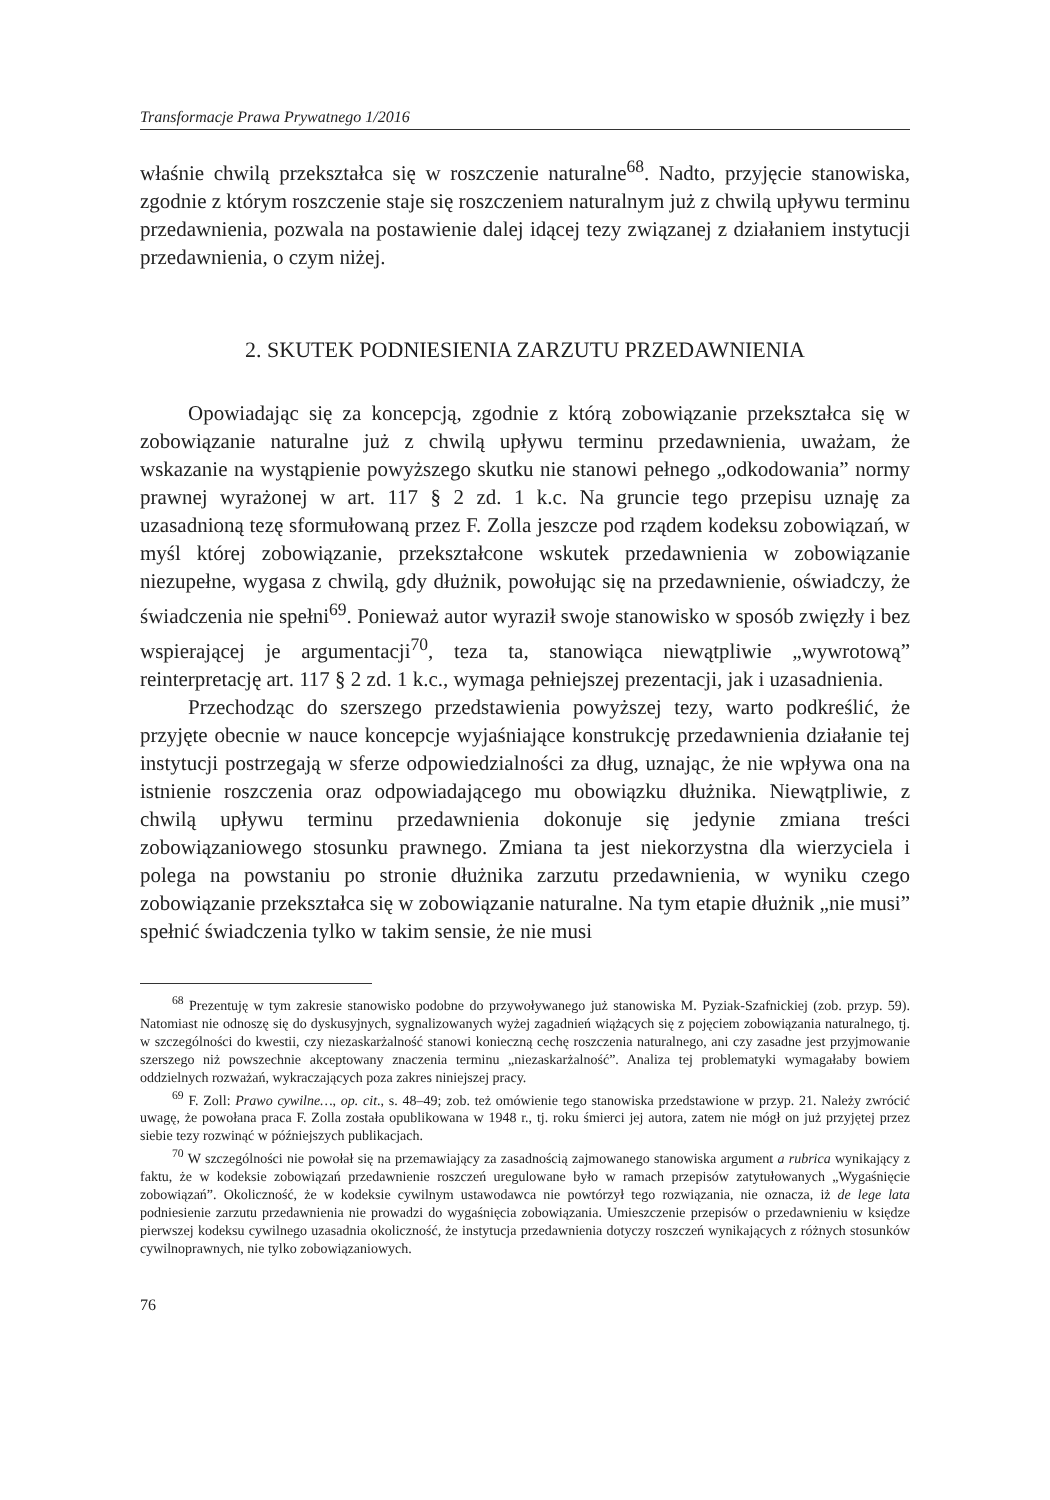Transformacje Prawa Prywatnego 1/2016
właśnie chwilą przekształca się w roszczenie naturalne<sup>68</sup>. Nadto, przyjęcie stanowiska, zgodnie z którym roszczenie staje się roszczeniem naturalnym już z chwilą upływu terminu przedawnienia, pozwala na postawienie dalej idącej tezy związanej z działaniem instytucji przedawnienia, o czym niżej.
2. SKUTEK PODNIESIENIA ZARZUTU PRZEDAWNIENIA
Opowiadając się za koncepcją, zgodnie z którą zobowiązanie przekształca się w zobowiązanie naturalne już z chwilą upływu terminu przedawnienia, uważam, że wskazanie na wystąpienie powyższego skutku nie stanowi pełnego „odkodowania” normy prawnej wyrażonej w art. 117 § 2 zd. 1 k.c. Na gruncie tego przepisu uznaję za uzasadnioną tezę sformułowaną przez F. Zolla jeszcze pod rządem kodeksu zobowiązań, w myśl której zobowiązanie, przekształcone wskutek przedawnienia w zobowiązanie niezupełne, wygasa z chwilą, gdy dłużnik, powołując się na przedawnienie, oświadczy, że świadczenia nie spełni<sup>69</sup>. Ponieważ autor wyraził swoje stanowisko w sposób zwięzły i bez wspierającej je argumentacji<sup>70</sup>, teza ta, stanowiąca niewątpliwie „wywrotową” reinterpretację art. 117 § 2 zd. 1 k.c., wymaga pełniejszej prezentacji, jak i uzasadnienia.
Przechodząc do szerszego przedstawienia powyższej tezy, warto podkreślić, że przyjęte obecnie w nauce koncepcje wyjaśniające konstrukcję przedawnienia działanie tej instytucji postrzegają w sferze odpowiedzialności za dług, uznając, że nie wpływa ona na istnienie roszczenia oraz odpowiadającego mu obowiązku dłużnika. Niewątpliwie, z chwilą upływu terminu przedawnienia dokonuje się jedynie zmiana treści zobowiązaniowego stosunku prawnego. Zmiana ta jest niekorzystna dla wierzyciela i polega na powstaniu po stronie dłużnika zarzutu przedawnienia, w wyniku czego zobowiązanie przekształca się w zobowiązanie naturalne. Na tym etapie dłużnik „nie musi” spełnić świadczenia tylko w takim sensie, że nie musi
<sup>68</sup> Prezentuję w tym zakresie stanowisko podobne do przywoływanego już stanowiska M. Pyziak-Szafnickiej (zob. przyp. 59). Natomiast nie odnoszę się do dyskusyjnych, sygnalizowanych wyżej zagadnień wiążących się z pojęciem zobowiązania naturalnego, tj. w szczególności do kwestii, czy niezaskarżalność stanowi konieczną cechę roszczenia naturalnego, ani czy zasadne jest przyjmowanie szerszego niż powszechnie akceptowany znaczenia terminu „niezaskarżalność”. Analiza tej problematyki wymagałaby bowiem oddzielnych rozważań, wykraczających poza zakres niniejszej pracy.
<sup>69</sup> F. Zoll: Prawo cywilne…, op. cit., s. 48–49; zob. też omówienie tego stanowiska przedstawione w przyp. 21. Należy zwrócić uwagę, że powołana praca F. Zolla została opublikowana w 1948 r., tj. roku śmierci jej autora, zatem nie mógł on już przyjętej przez siebie tezy rozwinąć w późniejszych publikacjach.
<sup>70</sup> W szczególności nie powołał się na przemawiający za zasadnością zajmowanego stanowiska argument a rubrica wynikający z faktu, że w kodeksie zobowiązań przedawnienie roszczeń uregulowane było w ramach przepisów zatytułowanych „Wygaśnięcie zobowiązań”. Okoliczność, że w kodeksie cywilnym ustawodawca nie powtórzył tego rozwiązania, nie oznacza, iż de lege lata podniesienie zarzutu przedawnienia nie prowadzi do wygaśnięcia zobowiązania. Umieszczenie przepisów o przedawnieniu w księdze pierwszej kodeksu cywilnego uzasadnia okoliczność, że instytucja przedawnienia dotyczy roszczeń wynikających z różnych stosunków cywilnoprawnych, nie tylko zobowiązaniowych.
76